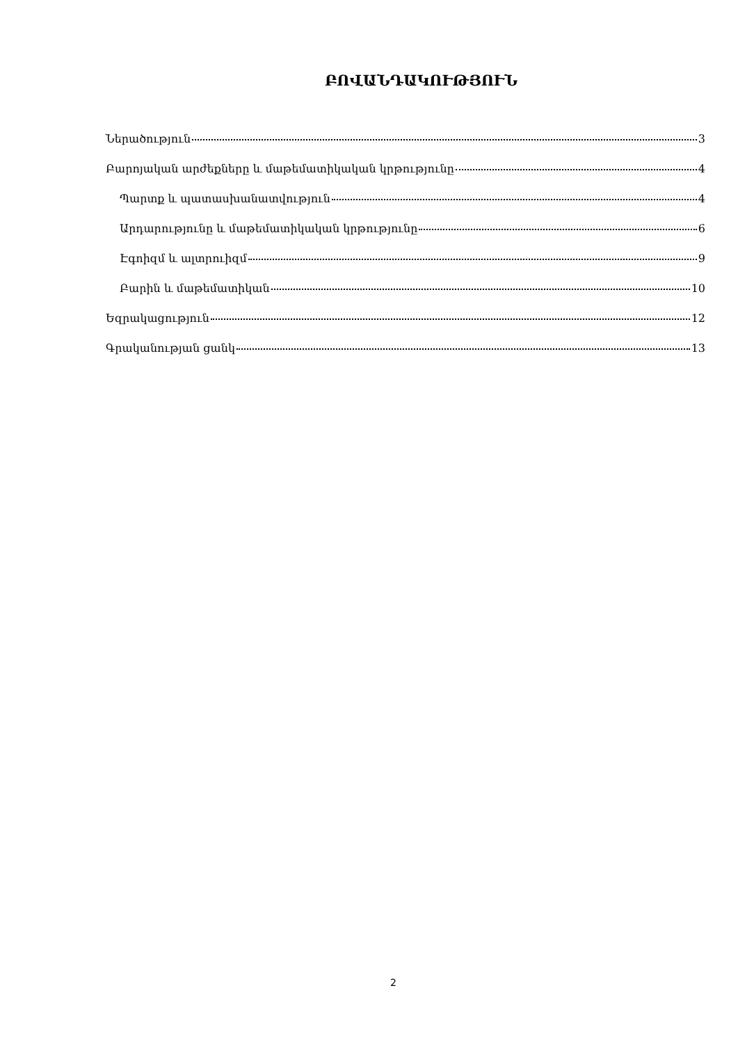ԲՈՎԱՆԴԱԿՈՒԹՅՈՒՆ
Ներածություն 3
Բարոյական արժեքները և մաթեմատիկական կրթությունը 4
Պարտք և պատասխանատվություն 4
Արդարությունը և մաթեմատիկական կրթությունը 6
Էգոիզմ և ալտրուիզմ 9
Բարին և մաթեմատիկան 10
Եզրակացություն 12
Գրականության ցանկ 13
2